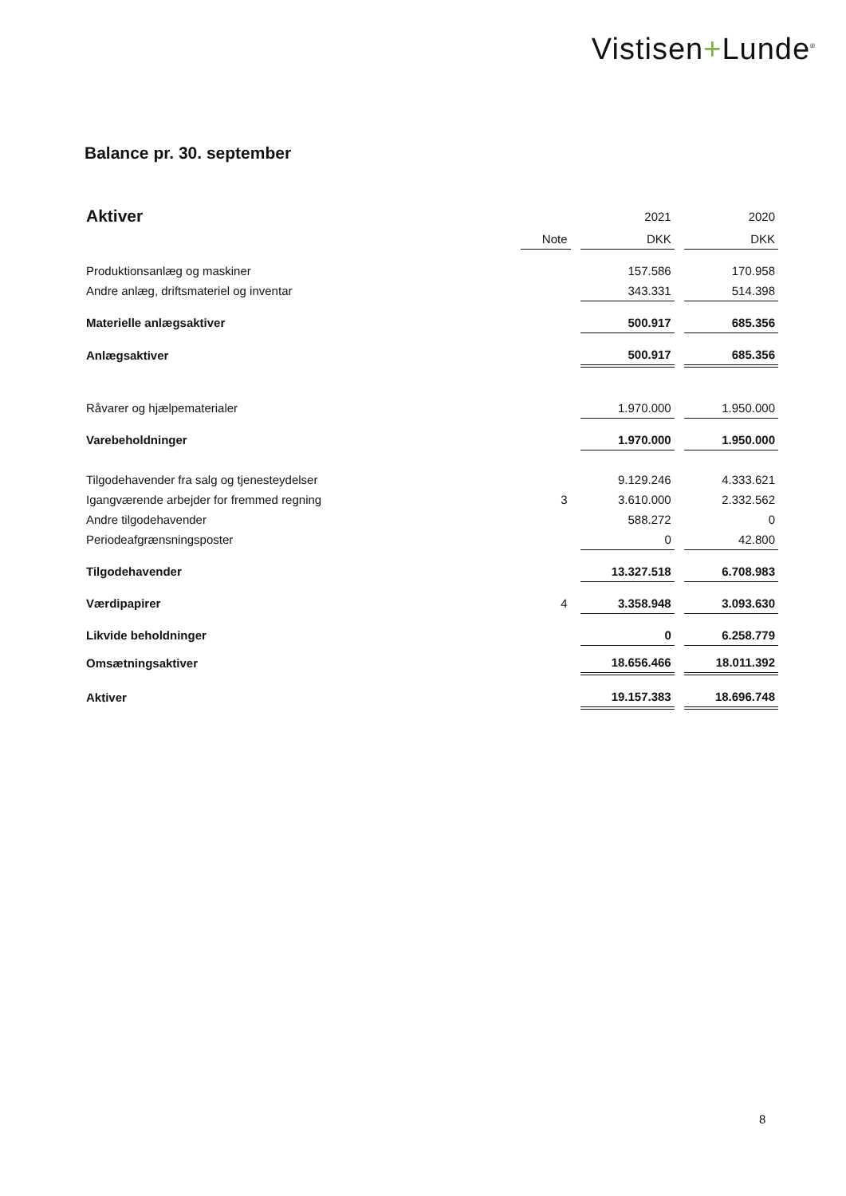Vistisen+Lunde<sup>®</sup>
Balance pr. 30. september
| Aktiver | | | 2021 | | 2020 |
| --- | --- | --- | --- | --- | --- |
| | Note | | DKK | | DKK |
| Produktionsanlæg og maskiner | | | 157.586 | | 170.958 |
| Andre anlæg, driftsmateriel og inventar | | | 343.331 | | 514.398 |
| Materielle anlægsaktiver | | | 500.917 | | 685.356 |
| Anlægsaktiver | | | 500.917 | | 685.356 |
| Råvarer og hjælpematerialer | | | 1.970.000 | | 1.950.000 |
| Varebeholdninger | | | 1.970.000 | | 1.950.000 |
| Tilgodehavender fra salg og tjenesteydelser | | | 9.129.246 | | 4.333.621 |
| Igangværende arbejder for fremmed regning | 3 | | 3.610.000 | | 2.332.562 |
| Andre tilgodehavender | | | 588.272 | | 0 |
| Periodeafgrænsningsposter | | | 0 | | 42.800 |
| Tilgodehavender | | | 13.327.518 | | 6.708.983 |
| Værdipapirer | 4 | | 3.358.948 | | 3.093.630 |
| Likvide beholdninger | | | 0 | | 6.258.779 |
| Omsætningsaktiver | | | 18.656.466 | | 18.011.392 |
| Aktiver | | | 19.157.383 | | 18.696.748 |
8